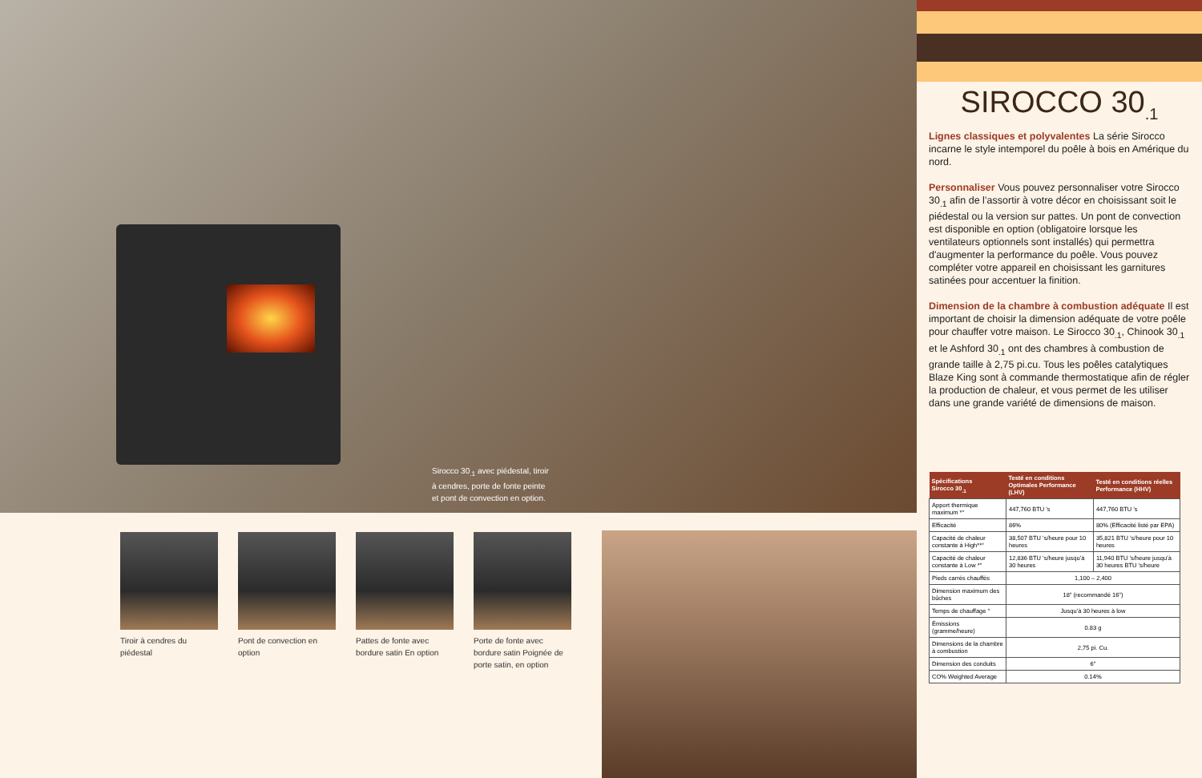Sirocco 30<sub>.1</sub> avec piédestal, tiroir à cendres, porte de fonte peinte et pont de convection en option.
Tiroir à cendres du piédestal
Pont de convection en option
Pattes de fonte avec bordure satin En option
Porte de fonte avec bordure satin Poignée de porte satin, en option
SIROCCO 30<sub>.1</sub>
Lignes classiques et polyvalentes La série Sirocco incarne le style intemporel du poêle à bois en Amérique du nord.
Personnaliser Vous pouvez personnaliser votre Sirocco 30<sub>.1</sub> afin de l’assortir à votre décor en choisissant soit le piédestal ou la version sur pattes. Un pont de convection est disponible en option (obligatoire lorsque les ventilateurs optionnels sont installés) qui permettra d'augmenter la performance du poêle. Vous pouvez compléter votre appareil en choisissant les garnitures satinées pour accentuer la finition.
Dimension de la chambre à combustion adéquate Il est important de choisir la dimension adéquate de votre poêle pour chauffer votre maison. Le Sirocco 30<sub>.1</sub>, Chinook 30<sub>.1</sub> et le Ashford 30<sub>.1</sub> ont des chambres à combustion de grande taille à 2,75 pi.cu. Tous les poêles catalytiques Blaze King sont à commande thermostatique afin de régler la production de chaleur, et vous permet de les utiliser dans une grande variété de dimensions de maison.
| Spécifications Sirocco 30<sub>.1</sub> | Testé en conditions Optimales Performance (LHV) | Testé en conditions réelles Performance (HHV) |
| --- | --- | --- |
| Apport thermique maximum *° | 447,760 BTU ’s | 447,760 BTU ’s |
| Efficacité | 86% | 80% (Efficacité listé par EPA) |
| Capacité de chaleur constante à High**° | 38,507 BTU ’s/heure pour 10 heures | 35,821 BTU ’s/heure pour 10 heures |
| Capacité de chaleur constante à Low *° | 12,836 BTU ’s/heure jusqu’à 30 heures | 11,940 BTU ’s/heure jusqu’à 30 heures BTU ’s/heure |
| Pieds carrés chauffés | 1,100 – 2,400 | |
| Dimension maximum des bûches | 18" (recommandé 16") | |
| Temps de chauffage ° | Jusqu’à 30 heures à low | |
| Émissions (gramme/heure) | 0.83 g | |
| Dimensions de la chambre à combustion | 2,75 pi. Cu. | |
| Dimension des conduits | 6" | |
| CO% Weighted Average | 0.14% | |